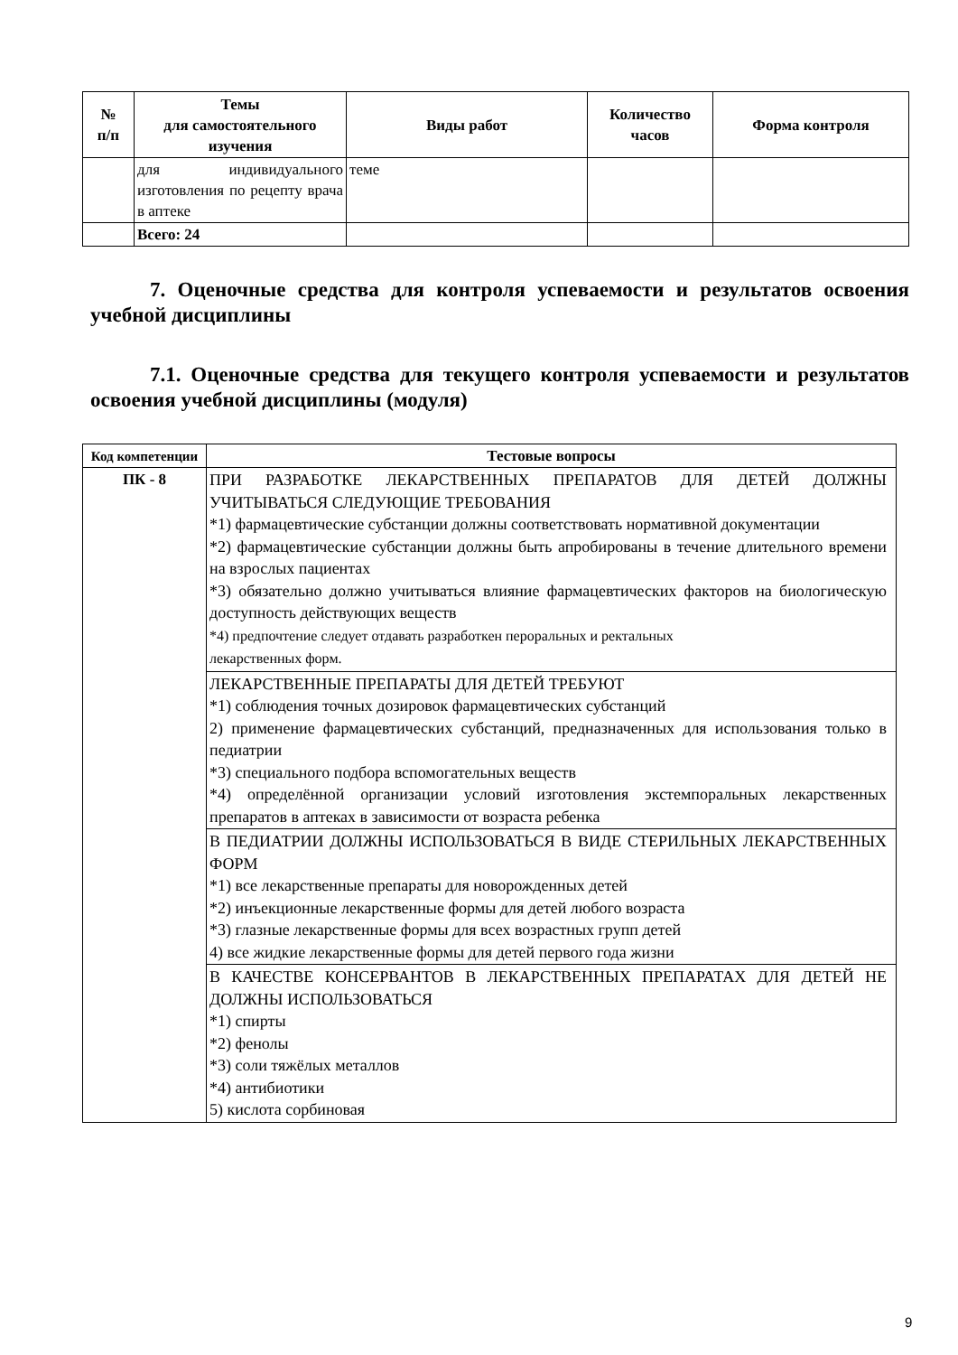| № п/п | Темы для самостоятельного изучения | Виды работ | Количество часов | Форма контроля |
| --- | --- | --- | --- | --- |
| | для индивидуального изготовления по рецепту врача в аптеке | теме | | |
| | Всего: 24 | | | |
7. Оценочные средства для контроля успеваемости и результатов освоения учебной дисциплины
7.1. Оценочные средства для текущего контроля успеваемости и результатов освоения учебной дисциплины (модуля)
| Код компетенции | Тестовые вопросы |
| --- | --- |
| ПК - 8 | ПРИ РАЗРАБОТКЕ ЛЕКАРСТВЕННЫХ ПРЕПАРАТОВ ДЛЯ ДЕТЕЙ ДОЛЖНЫ УЧИТЫВАТЬСЯ СЛЕДУЮЩИЕ ТРЕБОВАНИЯ *1) фармацевтические субстанции должны соответствовать нормативной документации *2) фармацевтические субстанции должны быть апробированы в течение длительного времени на взрослых пациентах *3) обязательно должно учитываться влияние фармацевтических факторов на биологическую доступность действующих веществ *4) предпочтение следует отдавать разработкен пероральных и ректальных лекарственных форм. |
| | ЛЕКАРСТВЕННЫЕ ПРЕПАРАТЫ ДЛЯ ДЕТЕЙ ТРЕБУЮТ *1) соблюдения точных дозировок фармацевтических субстанций 2) применение фармацевтических субстанций, предназначенных для использования только в педиатрии *3) специального подбора вспомогательных веществ *4) определённой организации условий изготовления экстемпоральных лекарственных препаратов в аптеках в зависимости от возраста ребенка |
| | В ПЕДИАТРИИ ДОЛЖНЫ ИСПОЛЬЗОВАТЬСЯ В ВИДЕ СТЕРИЛЬНЫХ ЛЕКАРСТВЕННЫХ ФОРМ *1) все лекарственные препараты для новорожденных детей *2) инъекционные лекарственные формы для детей любого возраста *3) глазные лекарственные формы для всех возрастных групп детей 4) все жидкие лекарственные формы для детей первого года жизни |
| | В КАЧЕСТВЕ КОНСЕРВАНТОВ В ЛЕКАРСТВЕННЫХ ПРЕПАРАТАХ ДЛЯ ДЕТЕЙ НЕ ДОЛЖНЫ ИСПОЛЬЗОВАТЬСЯ *1) спирты *2) фенолы *3) соли тяжёлых металлов *4) антибиотики 5) кислота сорбиновая |
9